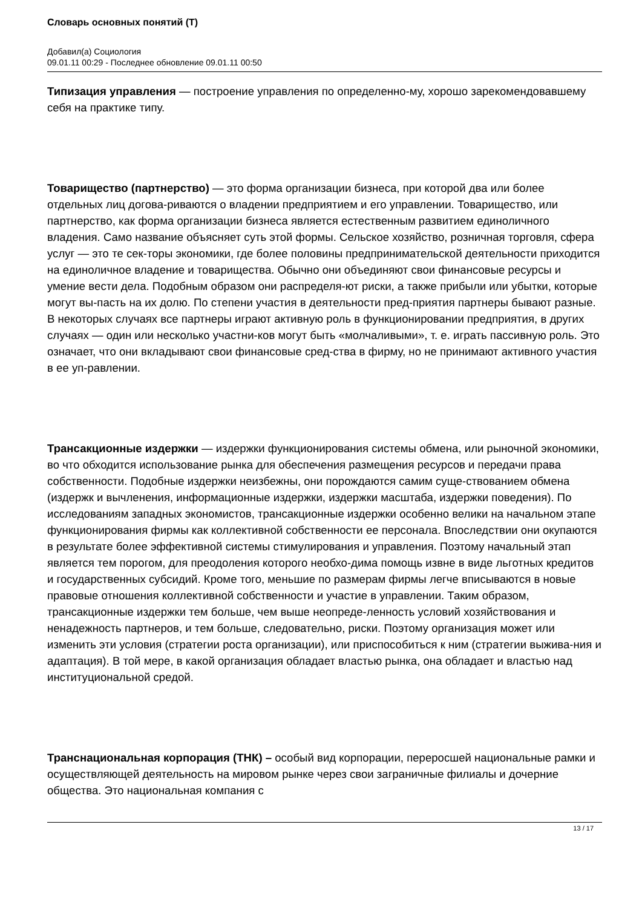Словарь основных понятий (Т)
Добавил(а) Социология
09.01.11 00:29 - Последнее обновление 09.01.11 00:50
Типизация управления — построение управления по определенно-му, хорошо зарекомендовавшему себя на практике типу.
Товарищество (партнерство) — это форма организации бизнеса, при которой два или более отдельных лиц догова-риваются о владении предприятием и его управлении. Товарищество, или партнерство, как форма организации бизнеса является естественным развитием единоличного владения. Само название объясняет суть этой формы. Сельское хозяйство, розничная торговля, сфера услуг — это те сек-торы экономики, где более половины предпринимательской деятельности приходится на единоличное владение и товарищества. Обычно они объединяют свои финансовые ресурсы и умение вести дела. Подобным образом они распределя-ют риски, а также прибыли или убытки, которые могут вы-пасть на их долю. По степени участия в деятельности пред-приятия партнеры бывают разные. В некоторых случаях все партнеры играют активную роль в функционировании предприятия, в других случаях — один или несколько участни-ков могут быть «молчаливыми», т. е. играть пассивную роль. Это означает, что они вкладывают свои финансовые сред-ства в фирму, но не принимают активного участия в ее уп-равлении.
Трансакционные издержки — издержки функционирования системы обмена, или рыночной экономики, во что обходится использование рынка для обеспечения размещения ресурсов и передачи права собственности. Подобные издержки неизбежны, они порождаются самим суще-ствованием обмена (издержк и вычленения, информационные издержки, издержки масштаба, издержки поведения). По исследованиям западных экономистов, трансакционные издержки особенно велики на начальном этапе функционирования фирмы как коллективной собственности ее персонала. Впоследствии они окупаются в результате более эффективной системы стимулирования и управления. Поэтому начальный этап является тем порогом, для преодоления которого необхо-дима помощь извне в виде льготных кредитов и государственных субсидий. Кроме того, меньшие по размерам фирмы легче вписываются в новые правовые отношения коллективной собственности и участие в управлении. Таким образом, трансакционные издержки тем больше, чем выше неопреде-ленность условий хозяйствования и ненадежность партнеров, и тем больше, следовательно, риски. Поэтому организация может или изменить эти условия (стратегии роста организации), или приспособиться к ним (стратегии выжива-ния и адаптация). В той мере, в какой организация обладает властью рынка, она обладает и властью над институциональной средой.
Транснациональная корпорация (ТНК) – особый вид корпорации, переросшей национальные рамки и осуществляющей деятельность на мировом рынке через свои заграничные филиалы и дочерние общества. Это национальная компания с
13 / 17